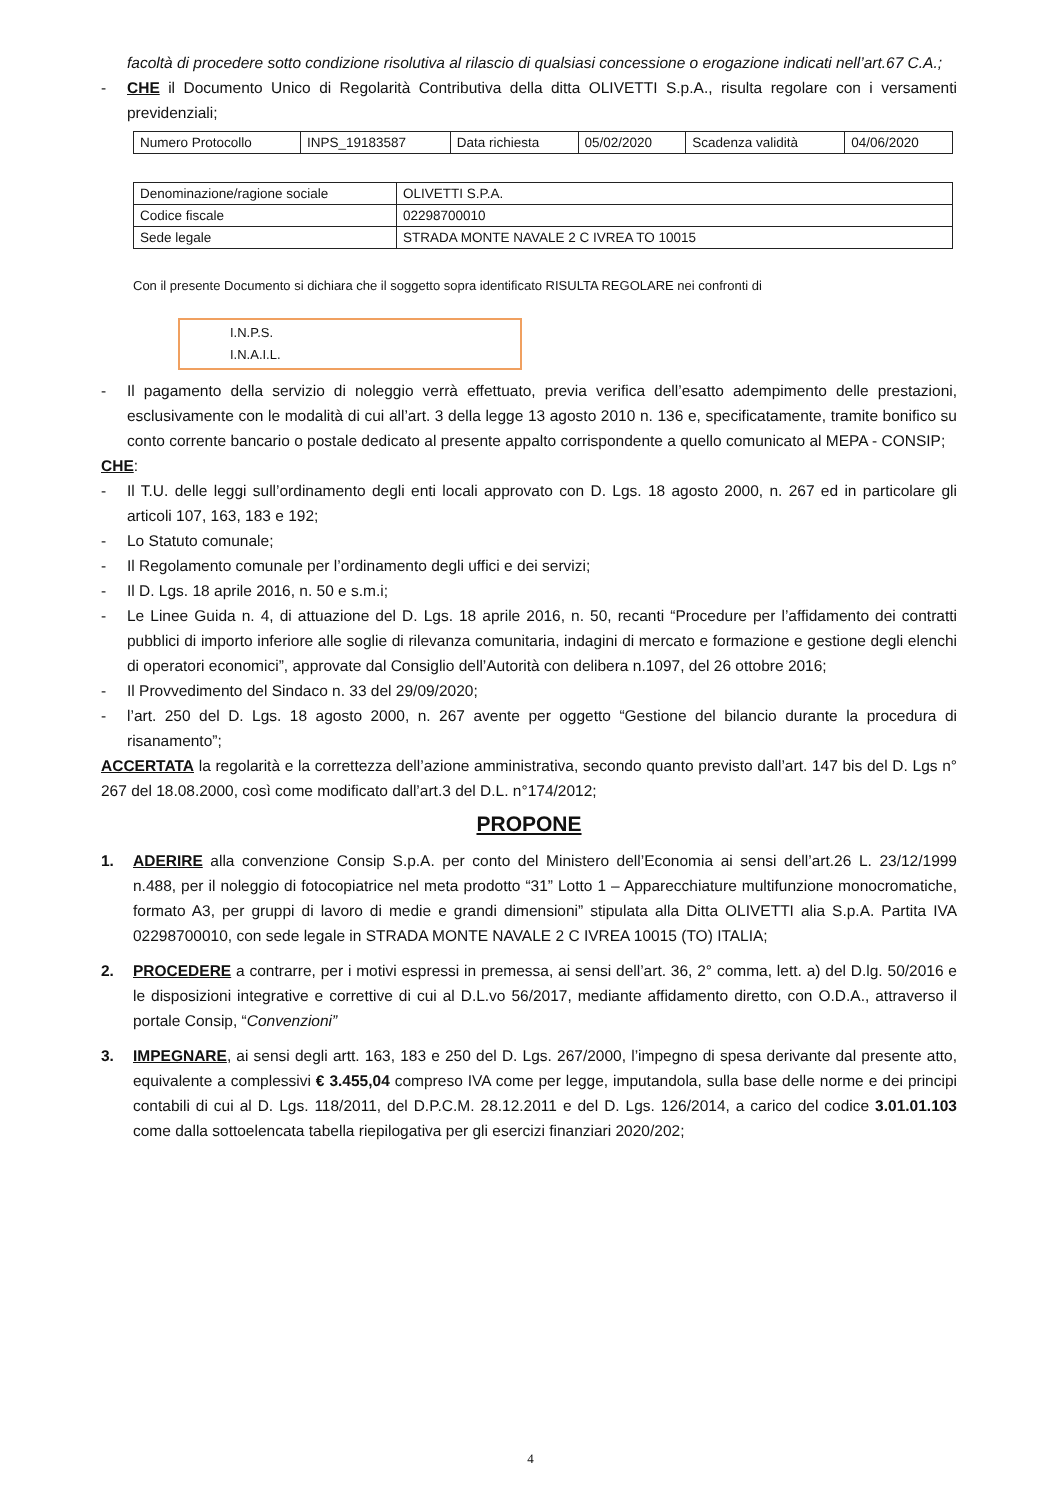facoltà di procedere sotto condizione risolutiva al rilascio di qualsiasi concessione o erogazione indicati nell’art.67 C.A.;
- CHE il Documento Unico di Regolarità Contributiva della ditta OLIVETTI S.p.A., risulta regolare con i versamenti previdenziali;
| Numero Protocollo | INPS_19183587 | Data richiesta | 05/02/2020 | Scadenza validità | 04/06/2020 |
| Denominazione/ragione sociale | OLIVETTI S.P.A. |
| Codice fiscale | 02298700010 |
| Sede legale | STRADA MONTE NAVALE 2 C IVREA TO 10015 |
Con il presente Documento si dichiara che il soggetto sopra identificato RISULTA REGOLARE nei confronti di
I.N.P.S.
I.N.A.I.L.
- Il pagamento della servizio di noleggio verrà effettuato, previa verifica dell’esatto adempimento delle prestazioni, esclusivamente con le modalità di cui all’art. 3 della legge 13 agosto 2010 n. 136 e, specificatamente, tramite bonifico su conto corrente bancario o postale dedicato al presente appalto corrispondente a quello comunicato al MEPA - CONSIP;
CHE:
- Il T.U. delle leggi sull’ordinamento degli enti locali approvato con D. Lgs. 18 agosto 2000, n. 267 ed in particolare gli articoli 107, 163, 183 e 192;
- Lo Statuto comunale;
- Il Regolamento comunale per l’ordinamento degli uffici e dei servizi;
- Il D. Lgs. 18 aprile 2016, n. 50 e s.m.i;
- Le Linee Guida n. 4, di attuazione del D. Lgs. 18 aprile 2016, n. 50, recanti “Procedure per l’affidamento dei contratti pubblici di importo inferiore alle soglie di rilevanza comunitaria, indagini di mercato e formazione e gestione degli elenchi di operatori economici”, approvate dal Consiglio dell’Autorità con delibera n.1097, del 26 ottobre 2016;
- Il Provvedimento del Sindaco n. 33 del 29/09/2020;
- l’art. 250 del D. Lgs. 18 agosto 2000, n. 267 avente per oggetto “Gestione del bilancio durante la procedura di risanamento”;
ACCERTATA la regolarità e la correttezza dell’azione amministrativa, secondo quanto previsto dall’art. 147 bis del D. Lgs n° 267 del 18.08.2000, così come modificato dall’art.3 del D.L. n°174/2012;
PROPONE
1. ADERIRE alla convenzione Consip S.p.A. per conto del Ministero dell’Economia ai sensi dell’art.26 L. 23/12/1999 n.488, per il noleggio di fotocopiatrice nel meta prodotto “31” Lotto 1 – Apparecchiature multifunzione monocromatiche, formato A3, per gruppi di lavoro di medie e grandi dimensioni” stipulata alla Ditta OLIVETTI alia S.p.A. Partita IVA 02298700010, con sede legale in STRADA MONTE NAVALE 2 C IVREA 10015 (TO) ITALIA;
2. PROCEDERE a contrarre, per i motivi espressi in premessa, ai sensi dell’art. 36, 2° comma, lett. a) del D.lg. 50/2016 e le disposizioni integrative e correttive di cui al D.L.vo 56/2017, mediante affidamento diretto, con O.D.A., attraverso il portale Consip, “Convenzioni”
3. IMPEGNARE, ai sensi degli artt. 163, 183 e 250 del D. Lgs. 267/2000, l’impegno di spesa derivante dal presente atto, equivalente a complessivi € 3.455,04 compreso IVA come per legge, imputandola, sulla base delle norme e dei principi contabili di cui al D. Lgs. 118/2011, del D.P.C.M. 28.12.2011 e del D. Lgs. 126/2014, a carico del codice 3.01.01.103 come dalla sottoelencata tabella riepilogativa per gli esercizi finanziari 2020/202;
4